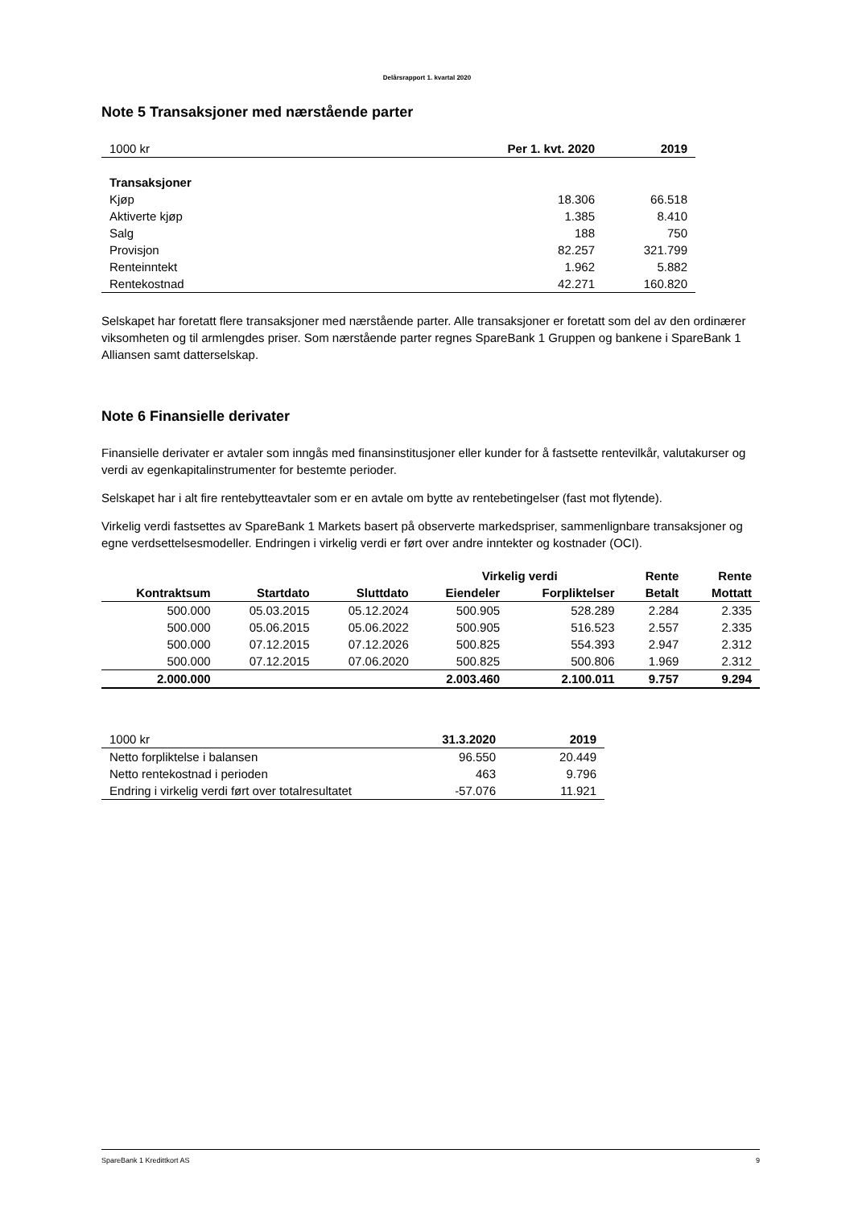Delårsrapport 1. kvartal 2020
Note 5 Transaksjoner med nærstående parter
| 1000 kr | Per 1. kvt. 2020 | 2019 |
| Transaksjoner | | |
| Kjøp | 18.306 | 66.518 |
| Aktiverte kjøp | 1.385 | 8.410 |
| Salg | 188 | 750 |
| Provisjon | 82.257 | 321.799 |
| Renteinntekt | 1.962 | 5.882 |
| Rentekostnad | 42.271 | 160.820 |
Selskapet har foretatt flere transaksjoner med nærstående parter. Alle transaksjoner er foretatt som del av den ordinærer viksomheten og til armlengdes priser. Som nærstående parter regnes SpareBank 1 Gruppen og bankene i SpareBank 1 Alliansen samt datterselskap.
Note 6 Finansielle derivater
Finansielle derivater er avtaler som inngås med finansinstitusjoner eller kunder for å fastsette rentevilkår, valutakurser og verdi av egenkapitalinstrumenter for bestemte perioder.
Selskapet har i alt fire rentebytteavtaler som er en avtale om bytte av rentebetingelser (fast mot flytende).
Virkelig verdi fastsettes av SpareBank 1 Markets basert på observerte markedspriser, sammenlignbare transaksjoner og egne verdsettelsesmodeller. Endringen i virkelig verdi er ført over andre inntekter og kostnader (OCI).
| | | | Virkelig verdi | | Rente | Rente |
| --- | --- | --- | --- | --- | --- | --- |
| Kontraktsum | Startdato | Sluttdato | Eiendeler | Forpliktelser | Betalt | Mottatt |
| 500.000 | 05.03.2015 | 05.12.2024 | 500.905 | 528.289 | 2.284 | 2.335 |
| 500.000 | 05.06.2015 | 05.06.2022 | 500.905 | 516.523 | 2.557 | 2.335 |
| 500.000 | 07.12.2015 | 07.12.2026 | 500.825 | 554.393 | 2.947 | 2.312 |
| 500.000 | 07.12.2015 | 07.06.2020 | 500.825 | 500.806 | 1.969 | 2.312 |
| 2.000.000 | | | 2.003.460 | 2.100.011 | 9.757 | 9.294 |
| 1000 kr | 31.3.2020 | 2019 |
| Netto forpliktelse i balansen | 96.550 | 20.449 |
| Netto rentekostnad i perioden | 463 | 9.796 |
| Endring i virkelig verdi ført over totalresultatet | -57.076 | 11.921 |
SpareBank 1 Kredittkort AS 9